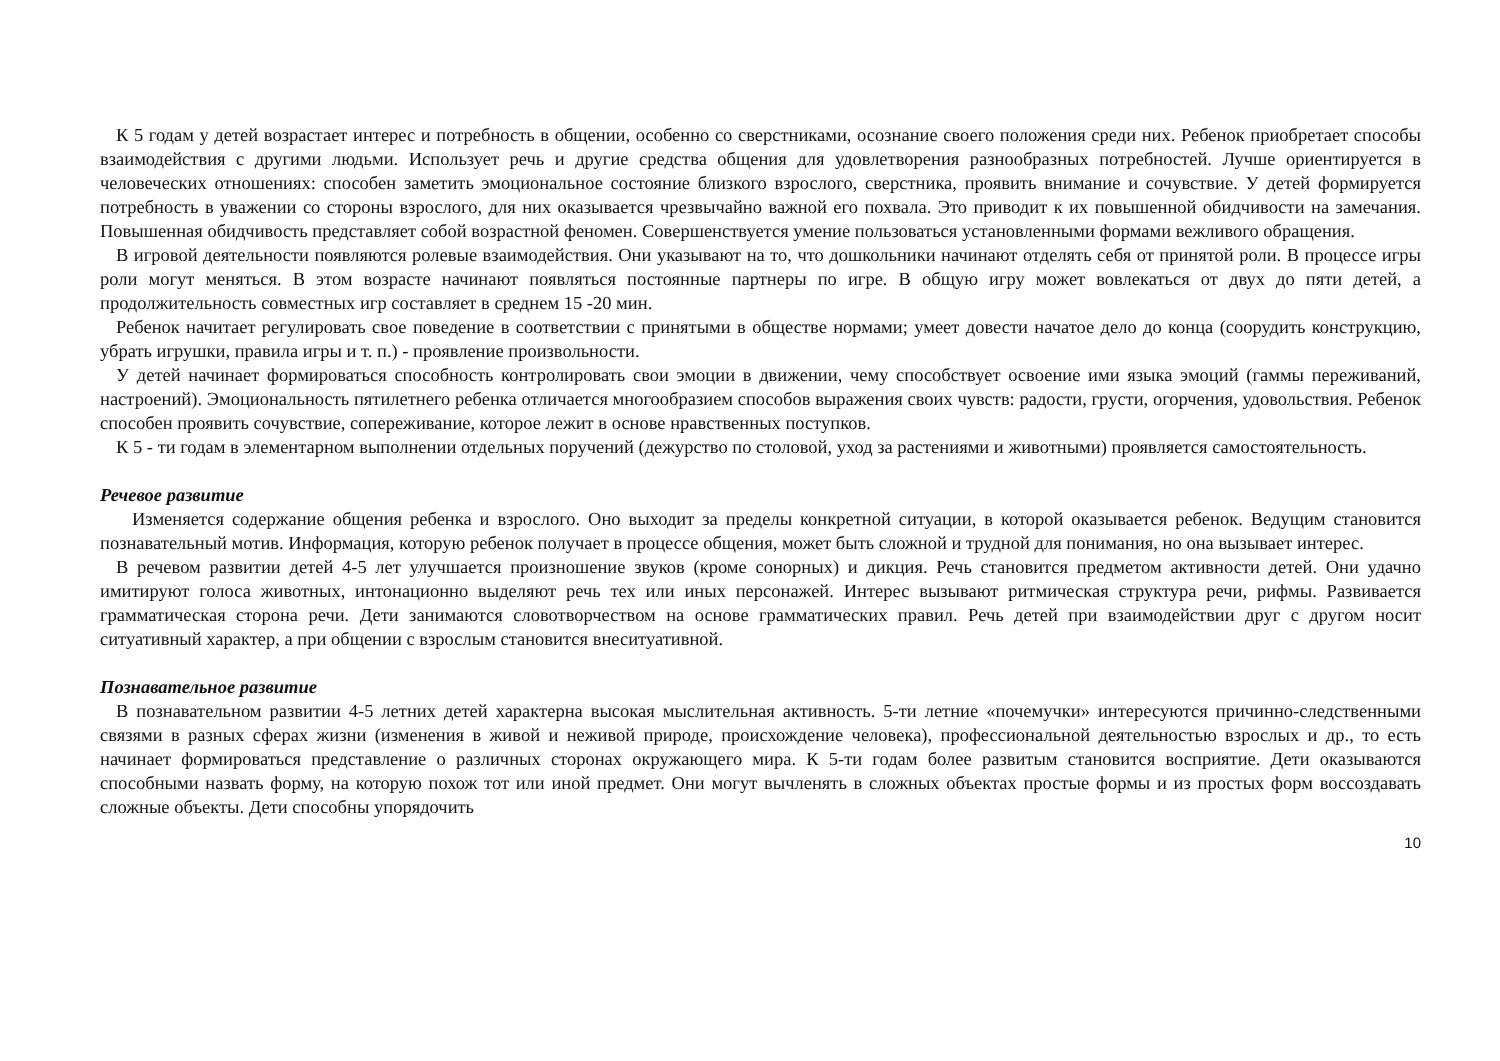К 5 годам у детей возрастает интерес и потребность в общении, особенно со сверстниками, осознание своего положения среди них. Ребенок приобретает способы взаимодействия с другими людьми. Использует речь и другие средства общения для удовлетворения разнообразных потребностей. Лучше ориентируется в человеческих отношениях: способен заметить эмоциональное состояние близкого взрослого, сверстника, проявить внимание и сочувствие. У детей формируется потребность в уважении со стороны взрослого, для них оказывается чрезвычайно важной его похвала. Это приводит к их повышенной обидчивости на замечания. Повышенная обидчивость представляет собой возрастной феномен. Совершенствуется умение пользоваться установленными формами вежливого обращения.
В игровой деятельности появляются ролевые взаимодействия. Они указывают на то, что дошкольники начинают отделять себя от принятой роли. В процессе игры роли могут меняться. В этом возрасте начинают появляться постоянные партнеры по игре. В общую игру может вовлекаться от двух до пяти детей, а продолжительность совместных игр составляет в среднем 15 -20 мин.
Ребенок начитает регулировать свое поведение в соответствии с принятыми в обществе нормами; умеет довести начатое дело до конца (соорудить конструкцию, убрать игрушки, правила игры и т. п.) - проявление произвольности.
У детей начинает формироваться способность контролировать свои эмоции в движении, чему способствует освоение ими языка эмоций (гаммы переживаний, настроений). Эмоциональность пятилетнего ребенка отличается многообразием способов выражения своих чувств: радости, грусти, огорчения, удовольствия. Ребенок способен проявить сочувствие, сопереживание, которое лежит в основе нравственных поступков.
К 5 - ти годам в элементарном выполнении отдельных поручений (дежурство по столовой, уход за растениями и животными) проявляется самостоятельность.
Речевое развитие
Изменяется содержание общения ребенка и взрослого. Оно выходит за пределы конкретной ситуации, в которой оказывается ребенок. Ведущим становится познавательный мотив. Информация, которую ребенок получает в процессе общения, может быть сложной и трудной для понимания, но она вызывает интерес.
В речевом развитии детей 4-5 лет улучшается произношение звуков (кроме сонорных) и дикция. Речь становится предметом активности детей. Они удачно имитируют голоса животных, интонационно выделяют речь тех или иных персонажей. Интерес вызывают ритмическая структура речи, рифмы. Развивается грамматическая сторона речи. Дети занимаются словотворчеством на основе грамматических правил. Речь детей при взаимодействии друг с другом носит ситуативный характер, а при общении с взрослым становится внеситуативной.
Познавательное развитие
В познавательном развитии 4-5 летних детей характерна высокая мыслительная активность. 5-ти летние «почемучки» интересуются причинно-следственными связями в разных сферах жизни (изменения в живой и неживой природе, происхождение человека), профессиональной деятельностью взрослых и др., то есть начинает формироваться представление о различных сторонах окружающего мира. К 5-ти годам более развитым становится восприятие. Дети оказываются способными назвать форму, на которую похож тот или иной предмет. Они могут вычленять в сложных объектах простые формы и из простых форм воссоздавать сложные объекты. Дети способны упорядочить
10